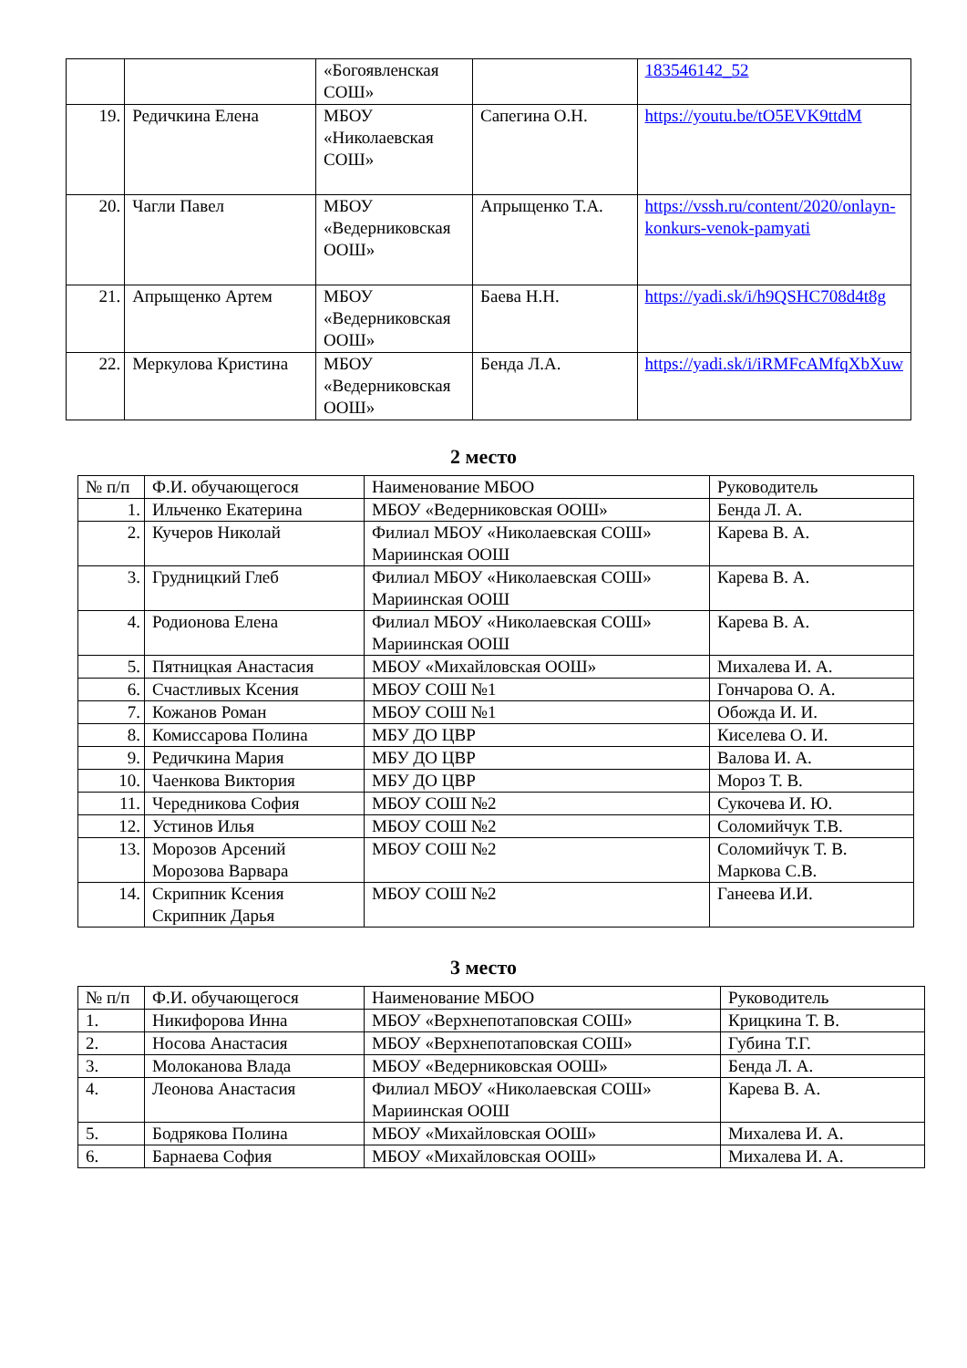| | | «Богоявленская СОШ» | | 183546142_52 |
| 19. | Редичкина Елена | МБОУ «Николаевская СОШ» | Сапегина О.Н. | https://youtu.be/tO5EVK9ttdM |
| 20. | Чагли Павел | МБОУ «Ведерниковская ООШ» | Апрыщенко Т.А. | https://vssh.ru/content/2020/onlayn-konkurs-venok-pamyati |
| 21. | Апрыщенко Артем | МБОУ «Ведерниковская ООШ» | Баева Н.Н. | https://yadi.sk/i/h9QSHC708d4t8g |
| 22. | Меркулова Кристина | МБОУ «Ведерниковская ООШ» | Бенда Л.А. | https://yadi.sk/i/iRMFcAMfqXbXuw |
2 место
| № п/п | Ф.И. обучающегося | Наименование МБОО | Руководитель |
| --- | --- | --- | --- |
| 1. | Ильченко Екатерина | МБОУ «Ведерниковская ООШ» | Бенда Л. А. |
| 2. | Кучеров Николай | Филиал МБОУ «Николаевская СОШ» Мариинская ООШ | Карева В. А. |
| 3. | Грудницкий Глеб | Филиал МБОУ «Николаевская СОШ» Мариинская ООШ | Карева В. А. |
| 4. | Родионова Елена | Филиал МБОУ «Николаевская СОШ» Мариинская ООШ | Карева В. А. |
| 5. | Пятницкая Анастасия | МБОУ «Михайловская ООШ» | Михалева И. А. |
| 6. | Счастливых Ксения | МБОУ СОШ №1 | Гончарова О. А. |
| 7. | Кожанов Роман | МБОУ СОШ №1 | Обожда И. И. |
| 8. | Комиссарова Полина | МБУ ДО ЦВР | Киселева О. И. |
| 9. | Редичкина Мария | МБУ ДО ЦВР | Валова И. А. |
| 10. | Чаенкова Виктория | МБУ ДО ЦВР | Мороз Т. В. |
| 11. | Чередникова София | МБОУ СОШ №2 | Сукочева И. Ю. |
| 12. | Устинов Илья | МБОУ СОШ №2 | Соломийчук Т.В. |
| 13. | Морозов Арсений Морозова Варвара | МБОУ СОШ №2 | Соломийчук Т. В. Маркова С.В. |
| 14. | Скрипник Ксения Скрипник Дарья | МБОУ СОШ №2 | Ганеева И.И. |
3 место
| № п/п | Ф.И. обучающегося | Наименование МБОО | Руководитель |
| --- | --- | --- | --- |
| 1. | Никифорова Инна | МБОУ «Верхнепотаповская СОШ» | Крицкина Т. В. |
| 2. | Носова Анастасия | МБОУ «Верхнепотаповская СОШ» | Губина Т.Г. |
| 3. | Молоканова Влада | МБОУ «Ведерниковская ООШ» | Бенда Л. А. |
| 4. | Леонова Анастасия | Филиал МБОУ «Николаевская СОШ» Мариинская ООШ | Карева В. А. |
| 5. | Бодрякова Полина | МБОУ «Михайловская ООШ» | Михалева И. А. |
| 6. | Барнаева София | МБОУ «Михайловская ООШ» | Михалева И. А. |